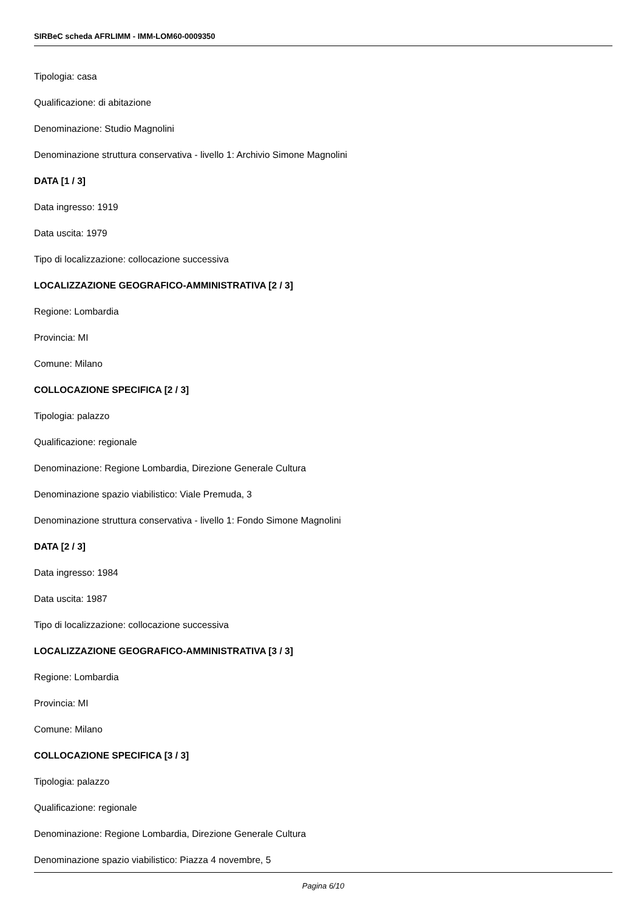SIRBeC scheda AFRLIMM - IMM-LOM60-0009350
Tipologia: casa
Qualificazione: di abitazione
Denominazione: Studio Magnolini
Denominazione struttura conservativa - livello 1: Archivio Simone Magnolini
DATA [1 / 3]
Data ingresso: 1919
Data uscita: 1979
Tipo di localizzazione: collocazione successiva
LOCALIZZAZIONE GEOGRAFICO-AMMINISTRATIVA [2 / 3]
Regione: Lombardia
Provincia: MI
Comune: Milano
COLLOCAZIONE SPECIFICA [2 / 3]
Tipologia: palazzo
Qualificazione: regionale
Denominazione: Regione Lombardia, Direzione Generale Cultura
Denominazione spazio viabilistico: Viale Premuda, 3
Denominazione struttura conservativa - livello 1: Fondo Simone Magnolini
DATA [2 / 3]
Data ingresso: 1984
Data uscita: 1987
Tipo di localizzazione: collocazione successiva
LOCALIZZAZIONE GEOGRAFICO-AMMINISTRATIVA [3 / 3]
Regione: Lombardia
Provincia: MI
Comune: Milano
COLLOCAZIONE SPECIFICA [3 / 3]
Tipologia: palazzo
Qualificazione: regionale
Denominazione: Regione Lombardia, Direzione Generale Cultura
Denominazione spazio viabilistico: Piazza 4 novembre, 5
Pagina 6/10